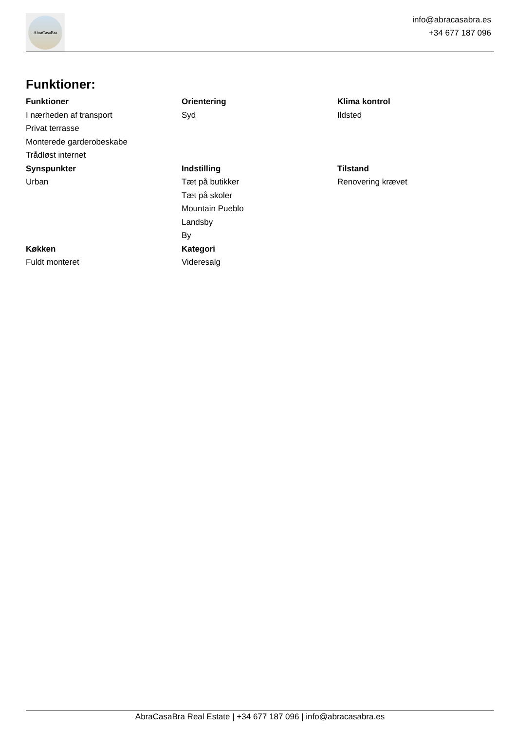AbraCasaBra
info@abracasabra.es
+34 677 187 096
Funktioner:
Funktioner
I nærheden af transport
Privat terrasse
Monterede garderobeskabe
Trådløst internet
Orientering
Syd
Klima kontrol
Ildsted
Synspunkter
Urban
Indstilling
Tæt på butikker
Tæt på skoler
Mountain Pueblo
Landsby
By
Tilstand
Renovering krævet
Køkken
Fuldt monteret
Kategori
Videresalg
AbraCasaBra Real Estate | +34 677 187 096 | info@abracasabra.es